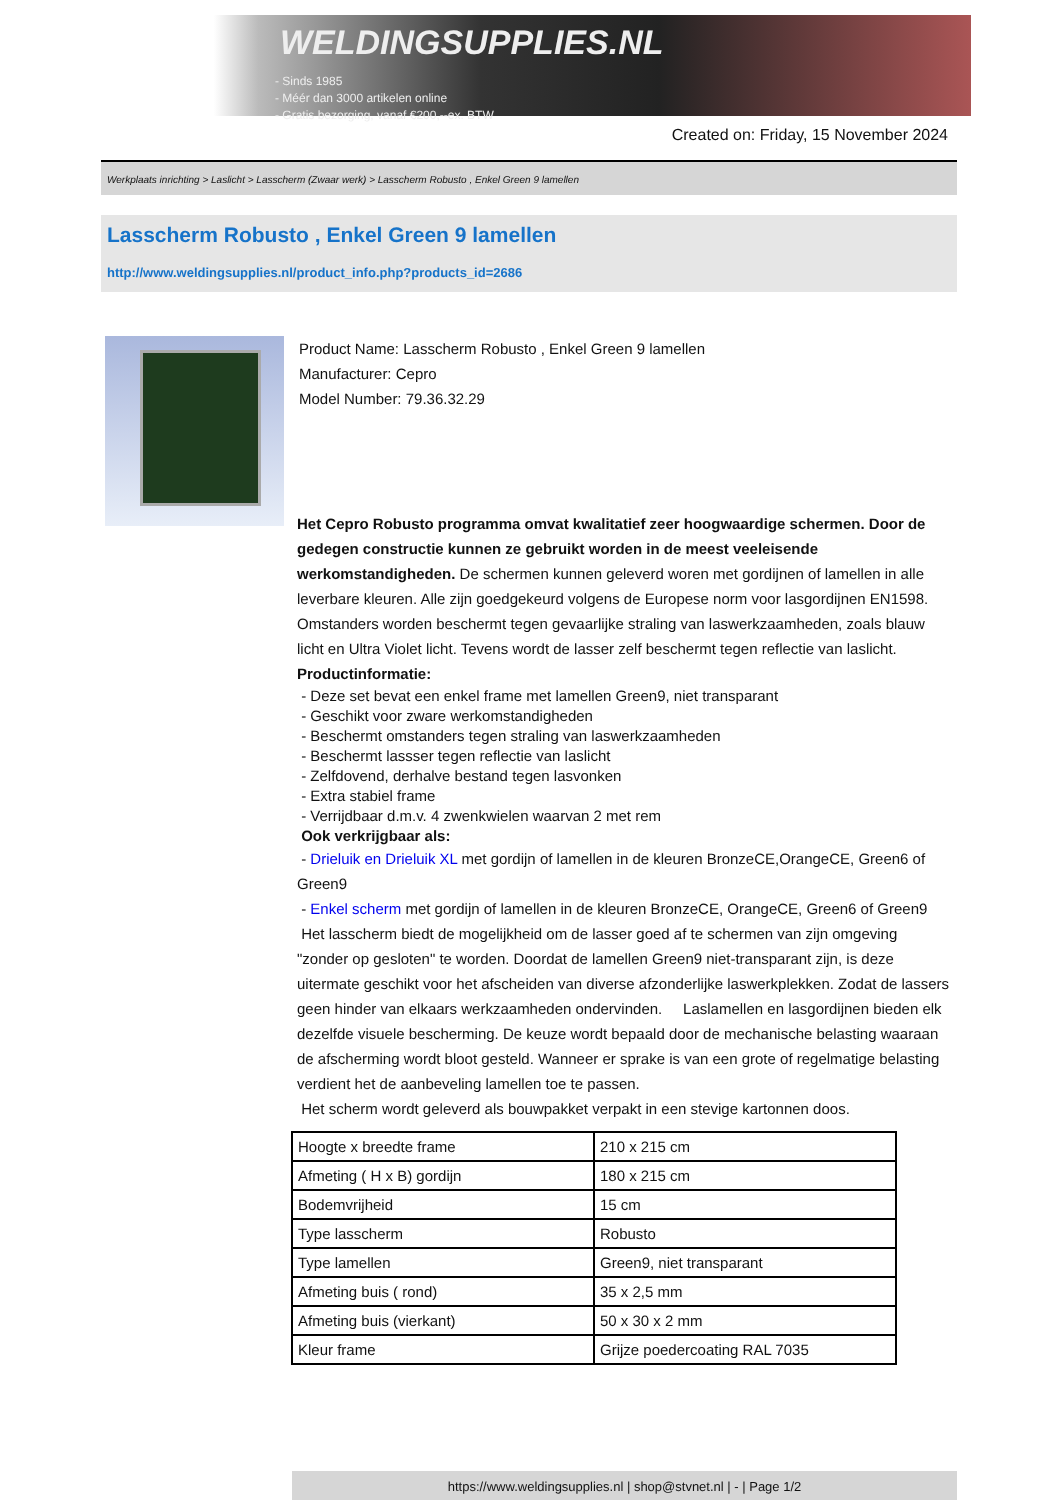WELDINGSUPPLIES.NL
- Sinds 1985
- Méér dan 3000 artikelen online
- Gratis bezorging, vanaf €200,--ex. BTW
Created on: Friday, 15 November 2024
Werkplaats inrichting > Laslicht > Lasscherm (Zwaar werk) > Lasscherm Robusto , Enkel Green 9 lamellen
Lasscherm Robusto , Enkel Green 9 lamellen
http://www.weldingsupplies.nl/product_info.php?products_id=2686
Product Name: Lasscherm Robusto , Enkel Green 9 lamellen
Manufacturer: Cepro
Model Number: 79.36.32.29
Het Cepro Robusto programma omvat kwalitatief zeer hoogwaardige schermen. Door de gedegen constructie kunnen ze gebruikt worden in de meest veeleisende werkomstandigheden. De schermen kunnen geleverd woren met gordijnen of lamellen in alle leverbare kleuren. Alle zijn goedgekeurd volgens de Europese norm voor lasgordijnen EN1598. Omstanders worden beschermt tegen gevaarlijke straling van laswerkzaamheden, zoals blauw licht en Ultra Violet licht. Tevens wordt de lasser zelf beschermt tegen reflectie van laslicht. Productinformatie:
- Deze set bevat een enkel frame met lamellen Green9, niet transparant
- Geschikt voor zware werkomstandigheden
- Beschermt omstanders tegen straling van laswerkzaamheden
- Beschermt lassser tegen reflectie van laslicht
- Zelfdovend, derhalve bestand tegen lasvonken
- Extra stabiel frame
- Verrijdbaar d.m.v. 4 zwenkwielen waarvan 2 met rem
Ook verkrijgbaar als:
- Drieluik en Drieluik XL met gordijn of lamellen in de kleuren BronzeCE,OrangeCE, Green6 of Green9
- Enkel scherm met gordijn of lamellen in de kleuren BronzeCE, OrangeCE, Green6 of Green9
Het lasscherm biedt de mogelijkheid om de lasser goed af te schermen van zijn omgeving "zonder op gesloten" te worden. Doordat de lamellen Green9 niet-transparant zijn, is deze uitermate geschikt voor het afscheiden van diverse afzonderlijke laswerkplekken. Zodat de lassers geen hinder van elkaars werkzaamheden ondervinden. Laslamellen en lasgordijnen bieden elk dezelfde visuele bescherming. De keuze wordt bepaald door de mechanische belasting waaraan de afscherming wordt bloot gesteld. Wanneer er sprake is van een grote of regelmatige belasting verdient het de aanbeveling lamellen toe te passen.
Het scherm wordt geleverd als bouwpakket verpakt in een stevige kartonnen doos.
| Hoogte x breedte frame | 210 x 215 cm |
| Afmeting ( H x B) gordijn | 180 x 215 cm |
| Bodemvrijheid | 15 cm |
| Type lasscherm | Robusto |
| Type lamellen | Green9, niet transparant |
| Afmeting buis ( rond) | 35 x 2,5 mm |
| Afmeting buis (vierkant) | 50 x 30 x 2 mm |
| Kleur frame | Grijze poedercoating RAL 7035 |
https://www.weldingsupplies.nl | shop@stvnet.nl | - | Page 1/2